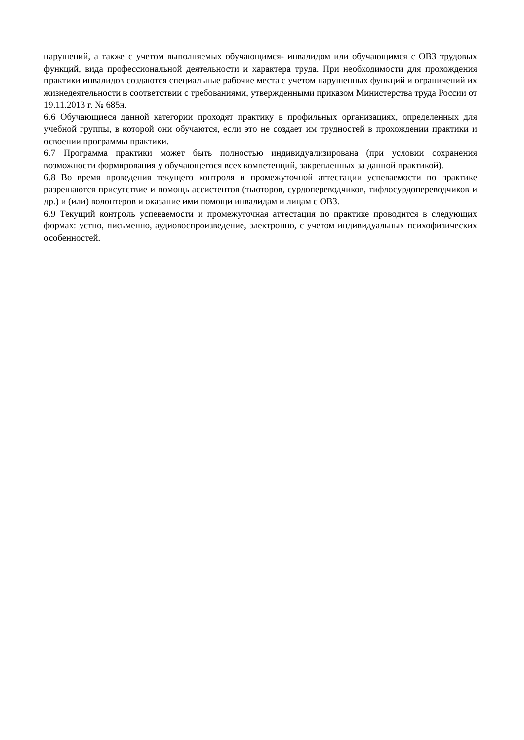нарушений, а также с учетом выполняемых обучающимся- инвалидом или обучающимся с ОВЗ трудовых функций, вида профессиональной деятельности и характера труда. При необходимости для прохождения практики инвалидов создаются специальные рабочие места с учетом нарушенных функций и ограничений их жизнедеятельности в соответствии с требованиями, утвержденными приказом Министерства труда России от 19.11.2013 г. № 685н.
6.6 Обучающиеся данной категории проходят практику в профильных организациях, определенных для учебной группы, в которой они обучаются, если это не создает им трудностей в прохождении практики и освоении программы практики.
6.7 Программа практики может быть полностью индивидуализирована (при условии сохранения возможности формирования у обучающегося всех компетенций, закрепленных за данной практикой).
6.8 Во время проведения текущего контроля и промежуточной аттестации успеваемости по практике разрешаются присутствие и помощь ассистентов (тьюторов, сурдопереводчиков, тифлосурдопереводчиков и др.) и (или) волонтеров и оказание ими помощи инвалидам и лицам с ОВЗ.
6.9 Текущий контроль успеваемости и промежуточная аттестация по практике проводится в следующих формах: устно, письменно, аудиовоспроизведение, электронно, с учетом индивидуальных психофизических особенностей.